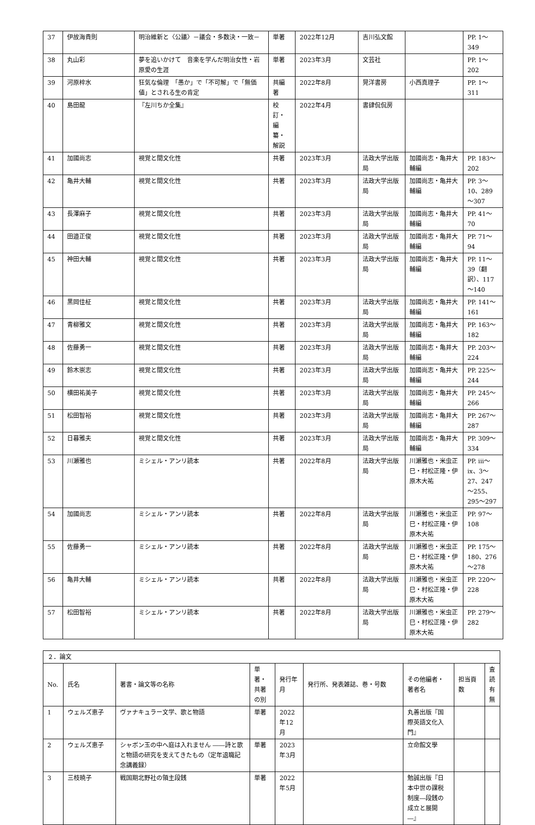| 37 | 伊故海貴則 | 明治維新と〈公議〉－議会・多数決・一致－ | 単著 | 2022年12月 | 吉川弘文館 | | PP. 1～349 |
| 38 | 丸山彩 | 夢を追いかけて 音楽を学んだ明治女性・岩原愛の生涯 | 単著 | 2023年3月 | 文芸社 | | PP. 1～202 |
| 39 | 河原梓水 | 狂気な倫理 「愚か」で「不可解」で「無価値」とされる生の肯定 | 共編著 | 2022年8月 | 晃洋書房 | 小西真理子 | PP. 1～311 |
| 40 | 島田龍 | 『左川ちか全集』 | 校訂・編纂・解説 | 2022年4月 | 書肆侃侃房 | | |
| 41 | 加國尚志 | 視覚と間文化性 | 共著 | 2023年3月 | 法政大学出版局 | 加國尚志・亀井大輔編 | PP. 183～202 |
| 42 | 亀井大輔 | 視覚と間文化性 | 共著 | 2023年3月 | 法政大学出版局 | 加國尚志・亀井大輔編 | PP. 3～10、289～307 |
| 43 | 長澤麻子 | 視覚と間文化性 | 共著 | 2023年3月 | 法政大学出版局 | 加國尚志・亀井大輔編 | PP. 41～70 |
| 44 | 田邉正俊 | 視覚と間文化性 | 共著 | 2023年3月 | 法政大学出版局 | 加國尚志・亀井大輔編 | PP. 71～94 |
| 45 | 神田大輔 | 視覚と間文化性 | 共著 | 2023年3月 | 法政大学出版局 | 加國尚志・亀井大輔編 | PP. 11～39（翻訳）、117～140 |
| 46 | 黒岡佳柾 | 視覚と間文化性 | 共著 | 2023年3月 | 法政大学出版局 | 加國尚志・亀井大輔編 | PP. 141～161 |
| 47 | 青柳雅文 | 視覚と間文化性 | 共著 | 2023年3月 | 法政大学出版局 | 加國尚志・亀井大輔編 | PP. 163～182 |
| 48 | 佐藤勇一 | 視覚と間文化性 | 共著 | 2023年3月 | 法政大学出版局 | 加國尚志・亀井大輔編 | PP. 203～224 |
| 49 | 鈴木崇志 | 視覚と間文化性 | 共著 | 2023年3月 | 法政大学出版局 | 加國尚志・亀井大輔編 | PP. 225～244 |
| 50 | 横田祐美子 | 視覚と間文化性 | 共著 | 2023年3月 | 法政大学出版局 | 加國尚志・亀井大輔編 | PP. 245～266 |
| 51 | 松田智裕 | 視覚と間文化性 | 共著 | 2023年3月 | 法政大学出版局 | 加國尚志・亀井大輔編 | PP. 267～287 |
| 52 | 日暮雅夫 | 視覚と間文化性 | 共著 | 2023年3月 | 法政大学出版局 | 加國尚志・亀井大輔編 | PP. 309～334 |
| 53 | 川瀬雅也 | ミシェル・アンリ読本 | 共著 | 2022年8月 | 法政大学出版局 | 川瀬雅也・米虫正巳・村松正隆・伊原木大祐 | PP. iii～ix、3～27、247～255、295～297 |
| 54 | 加國尚志 | ミシェル・アンリ読本 | 共著 | 2022年8月 | 法政大学出版局 | 川瀬雅也・米虫正巳・村松正隆・伊原木大祐 | PP. 97～108 |
| 55 | 佐藤勇一 | ミシェル・アンリ読本 | 共著 | 2022年8月 | 法政大学出版局 | 川瀬雅也・米虫正巳・村松正隆・伊原木大祐 | PP. 175～180、276～278 |
| 56 | 亀井大輔 | ミシェル・アンリ読本 | 共著 | 2022年8月 | 法政大学出版局 | 川瀬雅也・米虫正巳・村松正隆・伊原木大祐 | PP. 220～228 |
| 57 | 松田智裕 | ミシェル・アンリ読本 | 共著 | 2022年8月 | 法政大学出版局 | 川瀬雅也・米虫正巳・村松正隆・伊原木大祐 | PP. 279～282 |
| ２．論文 | | | | | | | | |
| No. | 氏名 | 著書・論文等の名称 | 単著・共著の別 | 発行年月 | 発行所、発表雑誌、巻・号数 | その他編者・著者名 | 担当頁数 | 査読有無 |
| 1 | ウェルズ恵子 | ヴァナキュラー文学、歌と物語 | 単著 | 2022年12月 | | 丸善出版『国際英語文化入門』 | | |
| 2 | ウェルズ恵子 | シャボン玉の中へ庭は入れません ――詩と歌と物語の研究を支えてきたもの（定年退職記念講義録） | 単著 | 2023年3月 | | 立命館文學 | | |
| 3 | 三枝暁子 | 戦国期北野社の領主段銭 | 単著 | 2022年5月 | | 勉誠出版『日本中世の課税制度―段銭の成立と展開―』 | | |